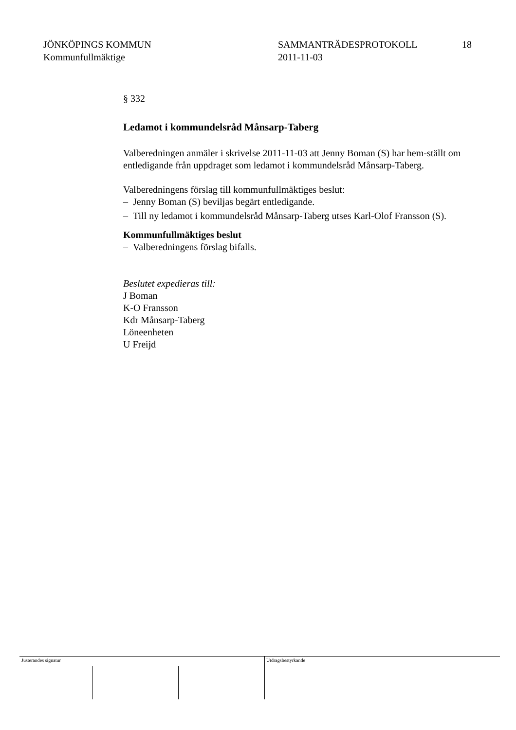JÖNKÖPINGS KOMMUN
Kommunfullmäktige
SAMMANTRÄDESPROTOKOLL
2011-11-03
18
§ 332
Ledamot i kommundelsråd Månsarp-Taberg
Valberedningen anmäler i skrivelse 2011-11-03 att Jenny Boman (S) har hem-ställt om entledigande från uppdraget som ledamot i kommundelsråd Månsarp-Taberg.
Valberedningens förslag till kommunfullmäktiges beslut:
– Jenny Boman (S) beviljas begärt entledigande.
– Till ny ledamot i kommundelsråd Månsarp-Taberg utses Karl-Olof Fransson (S).
Kommunfullmäktiges beslut
– Valberedningens förslag bifalls.
Beslutet expedieras till:
J Boman
K-O Fransson
Kdr Månsarp-Taberg
Löneenheten
U Freijd
Justerandes signatur Utdragsbestyrkande